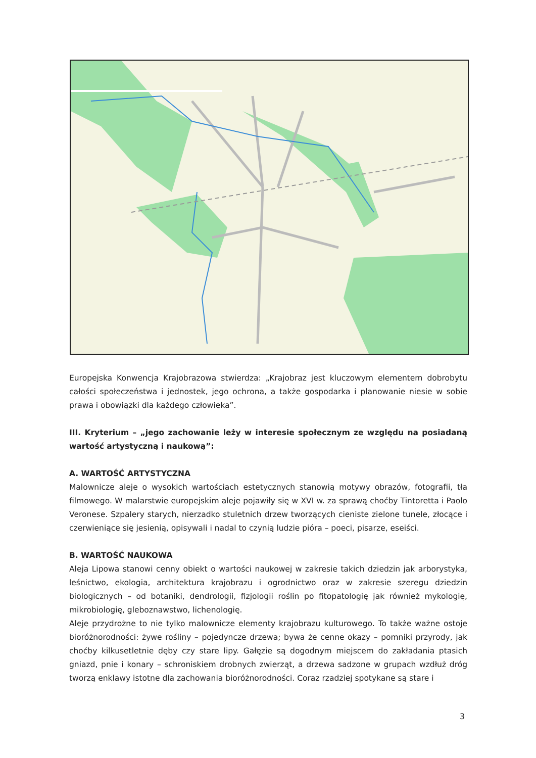Europejska Konwencja Krajobrazowa stwierdza: „Krajobraz jest kluczowym elementem dobrobytu całości społeczeństwa i jednostek, jego ochrona, a także gospodarka i planowanie niesie w sobie prawa i obowiązki dla każdego człowieka”.
III. Kryterium – „jego zachowanie leży w interesie społecznym ze względu na posiadaną wartość artystyczną i naukową”:
A. WARTOŚĆ ARTYSTYCZNA
Malownicze aleje o wysokich wartościach estetycznych stanowią motywy obrazów, fotografii, tła filmowego. W malarstwie europejskim aleje pojawiły się w XVI w. za sprawą choćby Tintoretta i Paolo Veronese. Szpalery starych, nierzadko stuletnich drzew tworzących cieniste zielone tunele, złocące i czerwieniące się jesienią, opisywali i nadal to czynią ludzie pióra – poeci, pisarze, eseiści.
B. WARTOŚĆ NAUKOWA
Aleja Lipowa stanowi cenny obiekt o wartości naukowej w zakresie takich dziedzin jak arborystyka, leśnictwo, ekologia, architektura krajobrazu i ogrodnictwo oraz w zakresie szeregu dziedzin biologicznych – od botaniki, dendrologii, fizjologii roślin po fitopatologię jak również mykologię, mikrobiologię, gleboznawstwo, lichenologię.
Aleje przydrożne to nie tylko malownicze elementy krajobrazu kulturowego. To także ważne ostoje bioróżnorodności: żywe rośliny – pojedyncze drzewa; bywa że cenne okazy – pomniki przyrody, jak choćby kilkusetletnie dęby czy stare lipy. Gałęzie są dogodnym miejscem do zakładania ptasich gniazd, pnie i konary – schroniskiem drobnych zwierząt, a drzewa sadzone w grupach wzdłuż dróg tworzą enklawy istotne dla zachowania bioróżnorodności. Coraz rzadziej spotykane są stare i
3